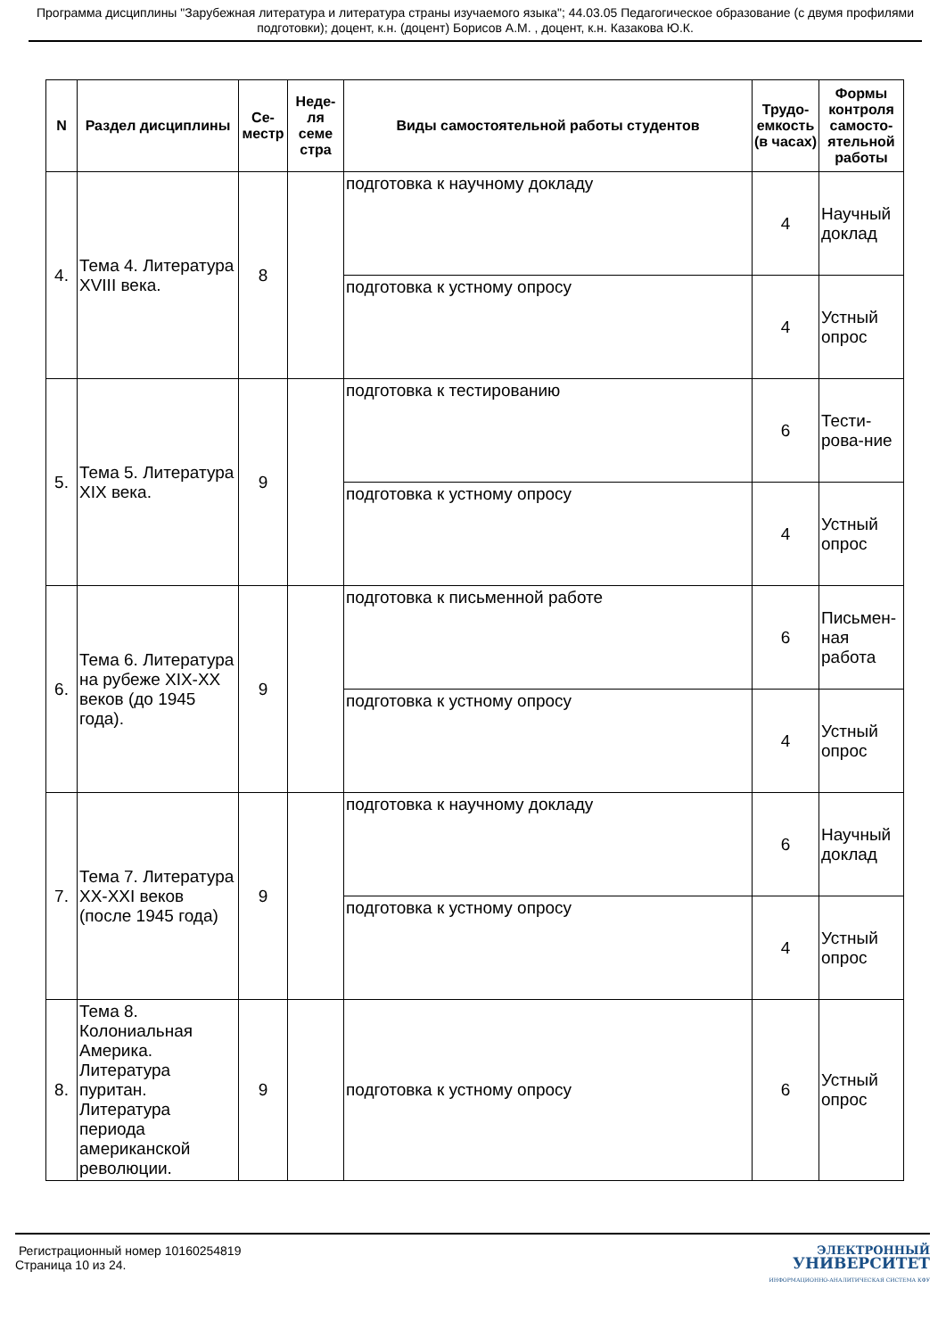Программа дисциплины "Зарубежная литература и литература страны изучаемого языка"; 44.03.05 Педагогическое образование (с двумя профилями подготовки); доцент, к.н. (доцент) Борисов А.М. , доцент, к.н. Казакова Ю.К.
| N | Раздел дисциплины | Се-местр | Неде-ля семе стра | Виды самостоятельной работы студентов | Трудо-емкость (в часах) | Формы контроля самосто-ятельной работы |
| --- | --- | --- | --- | --- | --- | --- |
| 4. | Тема 4. Литература XVIII века. | 8 | | подготовка к научному докладу | 4 | Научный доклад |
| | | | | подготовка к устному опросу | 4 | Устный опрос |
| 5. | Тема 5. Литература XIX века. | 9 | | подготовка к тестированию | 6 | Тести-рова-ние |
| | | | | подготовка к устному опросу | 4 | Устный опрос |
| 6. | Тема 6. Литература на рубеже XIX-XX веков (до 1945 года). | 9 | | подготовка к письменной работе | 6 | Письмен-ная работа |
| | | | | подготовка к устному опросу | 4 | Устный опрос |
| 7. | Тема 7. Литература XX-XXI веков (после 1945 года) | 9 | | подготовка к научному докладу | 6 | Научный доклад |
| | | | | подготовка к устному опросу | 4 | Устный опрос |
| 8. | Тема 8. Колониальная Америка. Литература пуритан. Литература периода американской революции. | 9 | | подготовка к устному опросу | 6 | Устный опрос |
Регистрационный номер 10160254819
Страница 10 из 24.
ЭЛЕКТРОННЫЙ
УНИВЕРСИТЕТ
ИНФОРМАЦИОННО-АНАЛИТИЧЕСКАЯ СИСТЕМА КФУ